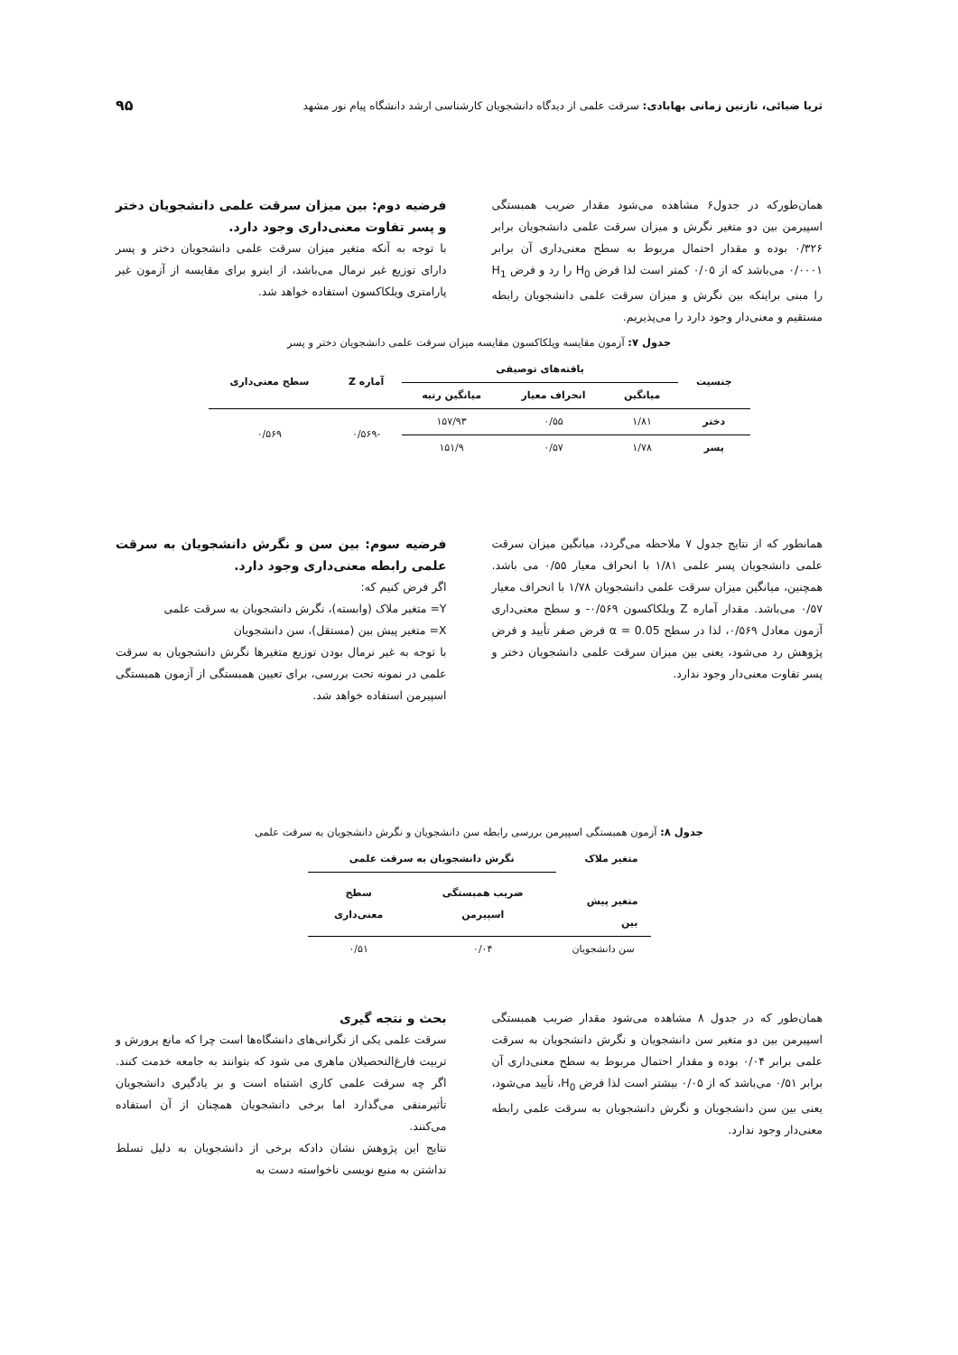ثریا ضیائی، نازنین زمانی بهابادی: سرقت علمی از دیدگاه دانشجویان کارشناسی ارشد دانشگاه پیام نور مشهد ۹۵
همان‌طورکه در جدول۶ مشاهده می‌شود مقدار ضریب همبستگی اسپیرمن بین دو متغیر نگرش و میزان سرقت علمی دانشجویان برابر ۰/۳۲۶ بوده و مقدار احتمال مربوط به سطح معنی‌داری آن برابر ۰/۰۰۰۱ می‌باشد که از ۰/۰۵ کمتر است لذا فرض H<sub>0</sub> را رد و فرض H<sub>1</sub> را مبنی براینکه بین نگرش و میزان سرقت علمی دانشجویان رابطه مستقیم و معنی‌دار وجود دارد را می‌پذیریم.
فرضیه دوم: بین میزان سرقت علمی دانشجویان دختر و پسر تفاوت معنی‌داری وجود دارد.
با توجه به آنکه متغیر میزان سرقت علمی دانشجویان دختر و پسر دارای توزیع غیر نرمال می‌باشد، از اینرو برای مقایسه از آزمون غیر پارامتری ویلکاکسون استفاده خواهد شد.
جدول ۷: آزمون مقایسه ویلکاکسون مقایسه میزان سرقت علمی دانشجویان دختر و پسر
| جنسیت | یافته‌های توصیفی | | | آماره Z | سطح معنی‌داری |
| --- | --- | --- | --- | --- | --- |
| | میانگین | انحراف معیار | میانگین رتبه | | |
| دختر | ۱/۸۱ | ۰/۵۵ | ۱۵۷/۹۳ | -۰/۵۶۹ | ۰/۵۶۹ |
| پسر | ۱/۷۸ | ۰/۵۷ | ۱۵۱/۹ | | |
همانطور که از نتایج جدول ۷ ملاحظه می‌گردد، میانگین میزان سرقت علمی دانشجویان پسر علمی ۱/۸۱ با انحراف معیار ۰/۵۵ می باشد. همچنین، میانگین میزان سرقت علمی دانشجویان ۱/۷۸ با انحراف معیار ۰/۵۷ می‌باشد. مقدار آماره Z ویلکاکسون ۰/۵۶۹- و سطح معنی‌داری آزمون معادل ۰/۵۶۹، لذا در سطح α = 0.05 فرض صفر تأیید و فرض پژوهش رد می‌شود، یعنی بین میزان سرقت علمی دانشجویان دختر و پسر تفاوت معنی‌دار وجود ندارد.
فرضیه سوم: بین سن و نگرش دانشجویان به سرقت علمی رابطه معنی‌داری وجود دارد.
اگر فرض کنیم که:
Y= متغیر ملاک (وابسته)، نگرش دانشجویان به سرقت علمی
X= متغیر پیش بین (مستقل)، سن دانشجویان
با توجه به غیر نرمال بودن توزیع متغیرها نگرش دانشجویان به سرقت علمی در نمونه تحت بررسی، برای تعیین همبستگی از آزمون همبستگی اسپیرمن استفاده خواهد شد.
جدول ۸: آزمون همبستگی اسپیرمن بررسی رابطه سن دانشجویان و نگرش دانشجویان به سرقت علمی
| متغیر ملاک | نگرش دانشجویان به سرقت علمی | |
| --- | --- | --- |
| متغیر پیش بین | ضریب همبستگی اسپیرمن | سطح معنی‌داری |
| سن دانشجویان | ۰/۰۴ | ۰/۵۱ |
همان‌طور که در جدول ۸ مشاهده می‌شود مقدار ضریب همبستگی اسپیرمن بین دو متغیر سن دانشجویان و نگرش دانشجویان به سرقت علمی برابر ۰/۰۴ بوده و مقدار احتمال مربوط به سطح معنی‌داری آن برابر ۰/۵۱ می‌باشد که از ۰/۰۵ بیشتر است لذا فرض H<sub>0</sub>، تأیید می‌شود، یعنی بین سن دانشجویان و نگرش دانشجویان به سرقت علمی رابطه معنی‌دار وجود ندارد.
بحث و نتجه گیری
سرقت علمی یکی از نگرانی‌های دانشگاه‌ها است چرا که مانع پرورش و تربیت فارغ‌التحصیلان ماهری می شود که بتوانند به جامعه خدمت کنند. اگر چه سرقت علمی کاری اشتباه است و بر یادگیری دانشجویان تأثیرمنفی می‌گذارد اما برخی دانشجویان همچنان از آن استفاده می‌کنند.
نتایج این پژوهش نشان دادکه برخی از دانشجویان به دلیل تسلط نداشتن به منبع نویسی ناخواسته دست به